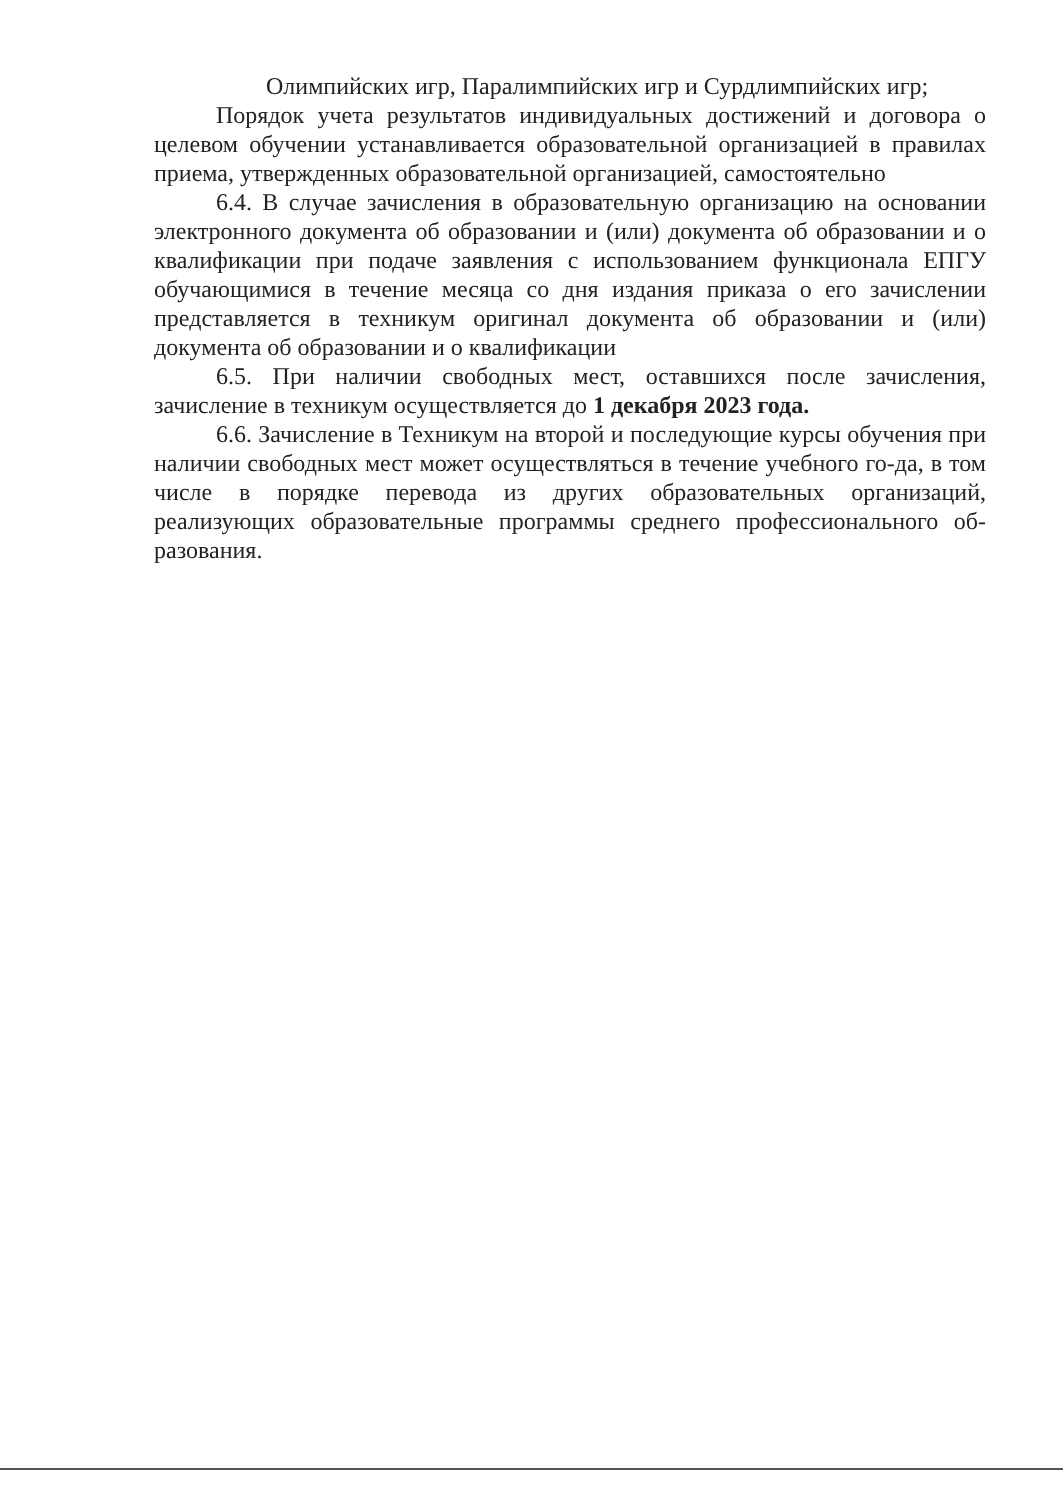Олимпийских игр, Паралимпийских игр и Сурдлимпийских игр;
Порядок учета результатов индивидуальных достижений и договора о целевом обучении устанавливается образовательной организацией в правилах приема, утвержденных образовательной организацией, самостоятельно
6.4. В случае зачисления в образовательную организацию на основании электронного документа об образовании и (или) документа об образовании и о квалификации при подаче заявления с использованием функционала ЕПГУ обучающимися в течение месяца со дня издания приказа о его зачислении представляется в техникум оригинал документа об образовании и (или) документа об образовании и о квалификации
6.5. При наличии свободных мест, оставшихся после зачисления, зачисление в техникум осуществляется до 1 декабря 2023 года.
6.6. Зачисление в Техникум на второй и последующие курсы обучения при наличии свободных мест может осуществляться в течение учебного го-да, в том числе в порядке перевода из других образовательных организаций, реализующих образовательные программы среднего профессионального об-разования.